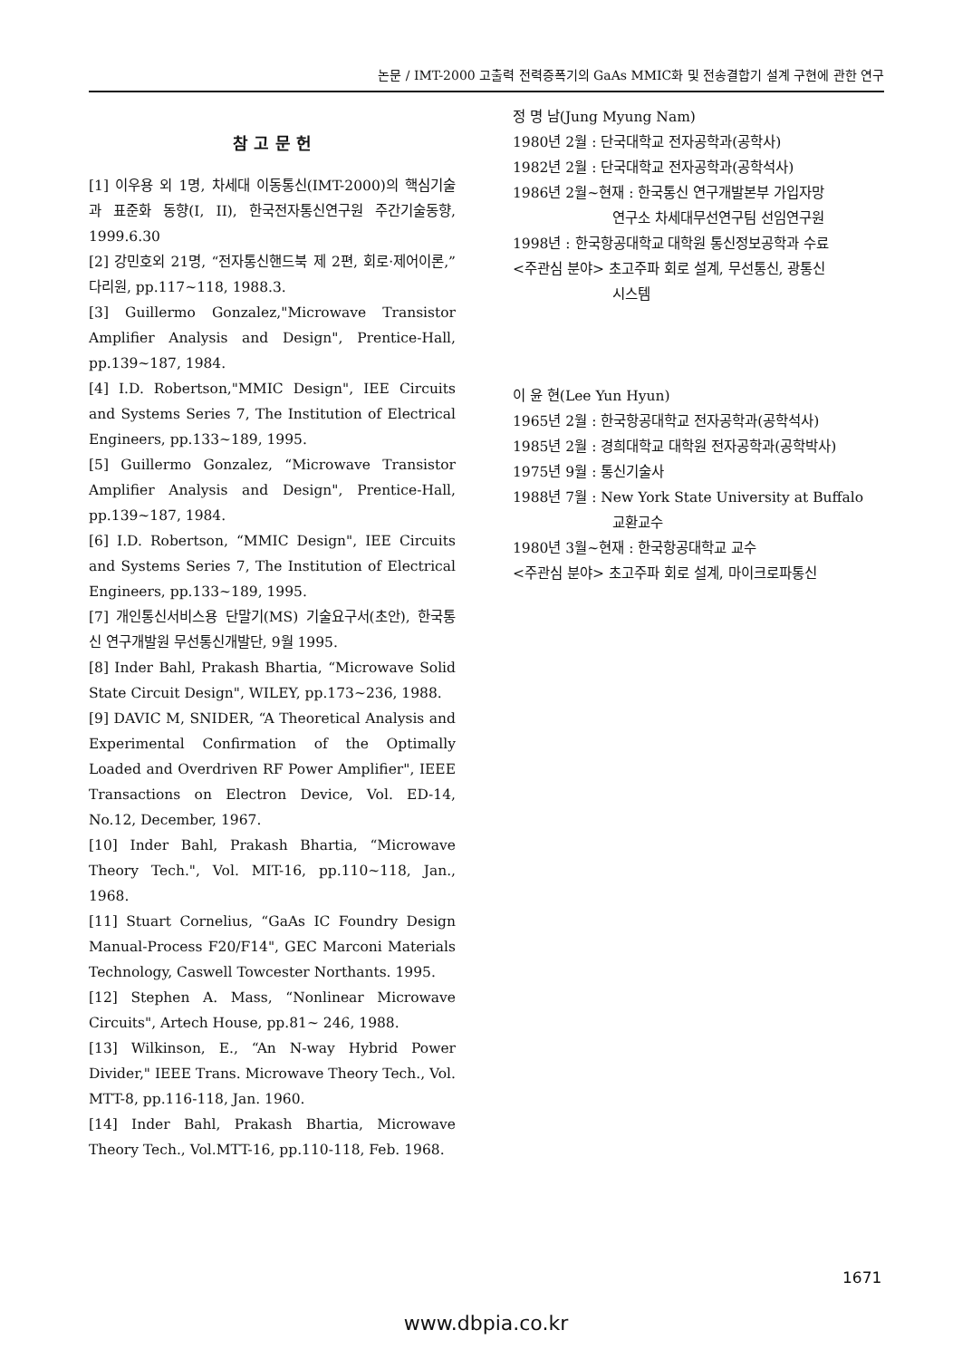논문 / IMT-2000 고출력 전력증폭기의 GaAs MMIC화 및 전송결합기 설계 구현에 관한 연구
참 고 문 헌
[1] 이우용 외 1명, 차세대 이동통신(IMT-2000)의 핵심기술과 표준화 동향(I, II), 한국전자통신연구원 주간기술동향, 1999.6.30
[2] 강민호외 21명, “전자통신핸드북 제 2편, 회로·제어이론,” 다리원, pp.117~118, 1988.3.
[3] Guillermo Gonzalez,"Microwave Transistor Amplifier Analysis and Design", Prentice-Hall, pp.139~187, 1984.
[4] I.D. Robertson,"MMIC Design", IEE Circuits and Systems Series 7, The Institution of Electrical Engineers, pp.133~189, 1995.
[5] Guillermo Gonzalez, “Microwave Transistor Amplifier Analysis and Design", Prentice-Hall, pp.139~187, 1984.
[6] I.D. Robertson, “MMIC Design", IEE Circuits and Systems Series 7, The Institution of Electrical Engineers, pp.133~189, 1995.
[7] 개인통신서비스용 단말기(MS) 기술요구서(초안), 한국통신 연구개발원 무선통신개발단, 9월 1995.
[8] Inder Bahl, Prakash Bhartia, “Microwave Solid State Circuit Design", WILEY, pp.173~236, 1988.
[9] DAVIC M, SNIDER, “A Theoretical Analysis and Experimental Confirmation of the Optimally Loaded and Overdriven RF Power Amplifier", IEEE Transactions on Electron Device, Vol. ED-14, No.12, December, 1967.
[10] Inder Bahl, Prakash Bhartia, “Microwave Theory Tech.", Vol. MIT-16, pp.110~118, Jan., 1968.
[11] Stuart Cornelius, “GaAs IC Foundry Design Manual-Process F20/F14", GEC Marconi Materials Technology, Caswell Towcester Northants. 1995.
[12] Stephen A. Mass, “Nonlinear Microwave Circuits", Artech House, pp.81~ 246, 1988.
[13] Wilkinson, E., “An N-way Hybrid Power Divider," IEEE Trans. Microwave Theory Tech., Vol. MTT-8, pp.116-118, Jan. 1960.
[14] Inder Bahl, Prakash Bhartia, Microwave Theory Tech., Vol.MTT-16, pp.110-118, Feb. 1968.
정 명 남(Jung Myung Nam)
1980년 2월 : 단국대학교 전자공학과(공학사)
1982년 2월 : 단국대학교 전자공학과(공학석사)
1986년 2월~현재 : 한국통신 연구개발본부 가입자망
연구소 차세대무선연구팀 선임연구원
1998년 : 한국항공대학교 대학원 통신정보공학과 수료
<주관심 분야> 초고주파 회로 설계, 무선통신, 광통신
시스템
이 윤 현(Lee Yun Hyun)
1965년 2월 : 한국항공대학교 전자공학과(공학석사)
1985년 2월 : 경희대학교 대학원 전자공학과(공학박사)
1975년 9월 : 통신기술사
1988년 7월 : New York State University at Buffalo
교환교수
1980년 3월~현재 : 한국항공대학교 교수
<주관심 분야> 초고주파 회로 설계, 마이크로파통신
1671
www.dbpia.co.kr